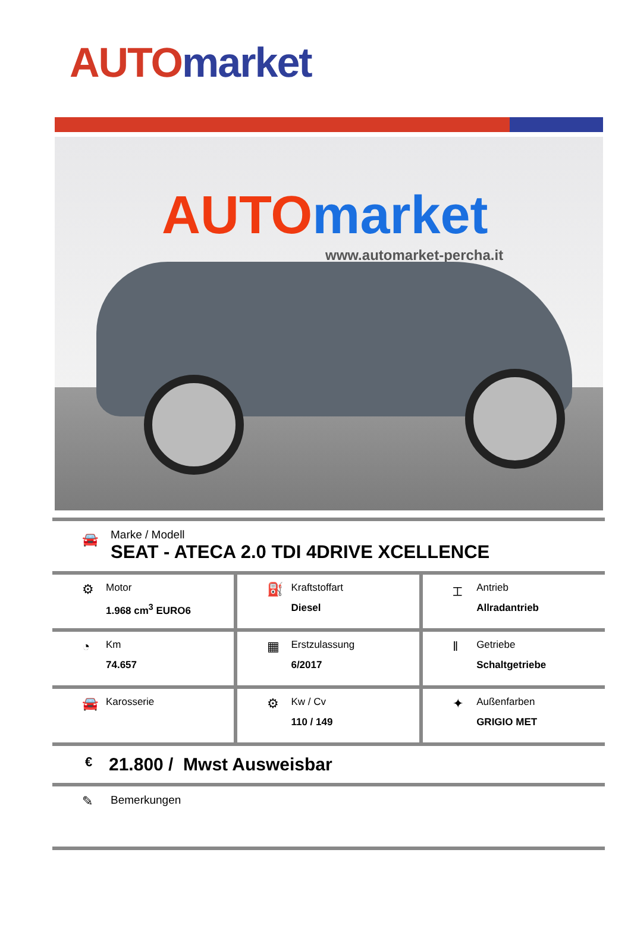AUTO market
AUTO market
www.automarket-percha.it
🚘
Marke / Modell
SEAT - ATECA 2.0 TDI 4DRIVE XCELLENCE
| ⚙ Motor 1.968 cm<sup>3</sup> EURO6 | ⛽ Kraftstoffart Diesel | ⌶ Antrieb Allradantrieb |
| ◔ Km 74.657 | ▦ Erstzulassung 6/2017 | ‖ Getriebe Schaltgetriebe |
| 🚘 Karosserie | ⚙ Kw / Cv 110 / 149 | ✦ Außenfarben GRIGIO MET |
€ 21.800 / Mwst Ausweisbar
✎ Bemerkungen